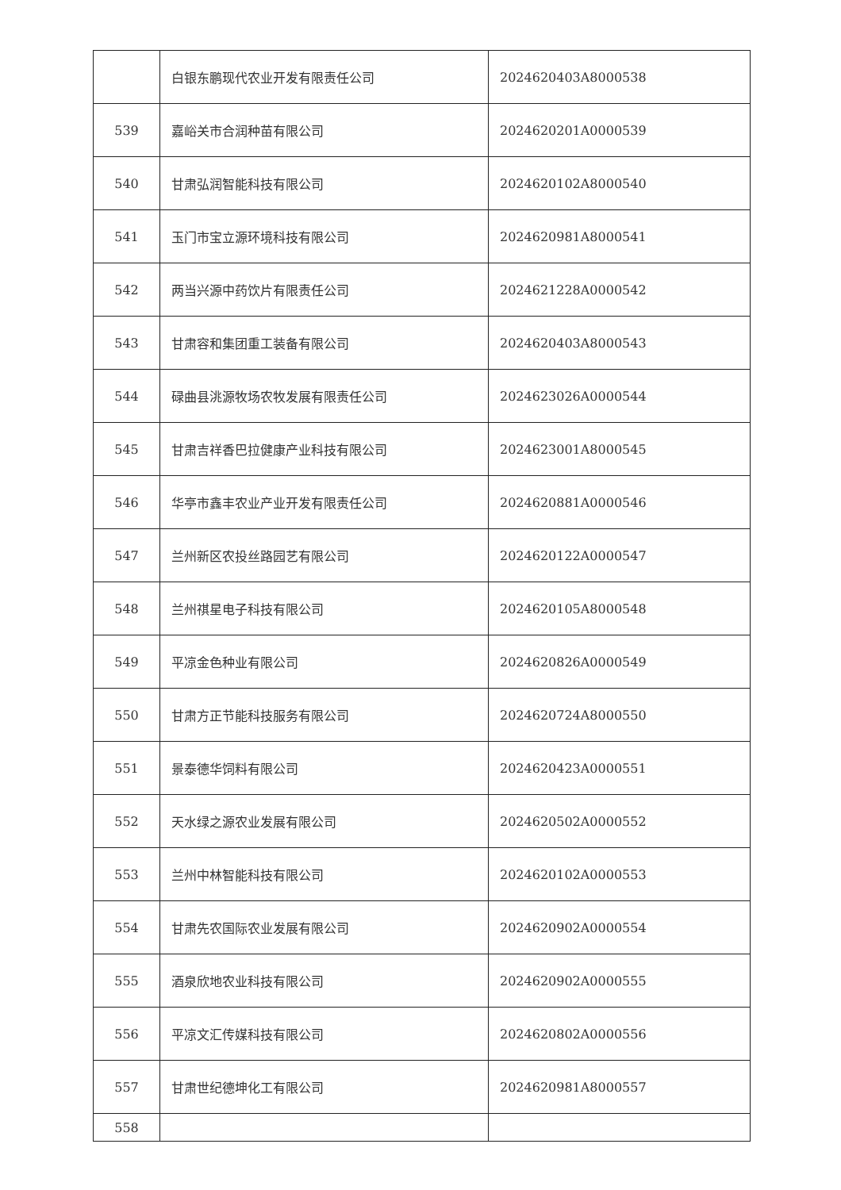| | 白银东鹏现代农业开发有限责任公司 | 2024620403A8000538 |
| 539 | 嘉峪关市合润种苗有限公司 | 2024620201A0000539 |
| 540 | 甘肃弘润智能科技有限公司 | 2024620102A8000540 |
| 541 | 玉门市宝立源环境科技有限公司 | 2024620981A8000541 |
| 542 | 两当兴源中药饮片有限责任公司 | 2024621228A0000542 |
| 543 | 甘肃容和集团重工装备有限公司 | 2024620403A8000543 |
| 544 | 碌曲县洮源牧场农牧发展有限责任公司 | 2024623026A0000544 |
| 545 | 甘肃吉祥香巴拉健康产业科技有限公司 | 2024623001A8000545 |
| 546 | 华亭市鑫丰农业产业开发有限责任公司 | 2024620881A0000546 |
| 547 | 兰州新区农投丝路园艺有限公司 | 2024620122A0000547 |
| 548 | 兰州祺星电子科技有限公司 | 2024620105A8000548 |
| 549 | 平凉金色种业有限公司 | 2024620826A0000549 |
| 550 | 甘肃方正节能科技服务有限公司 | 2024620724A8000550 |
| 551 | 景泰德华饲料有限公司 | 2024620423A0000551 |
| 552 | 天水绿之源农业发展有限公司 | 2024620502A0000552 |
| 553 | 兰州中林智能科技有限公司 | 2024620102A0000553 |
| 554 | 甘肃先农国际农业发展有限公司 | 2024620902A0000554 |
| 555 | 酒泉欣地农业科技有限公司 | 2024620902A0000555 |
| 556 | 平凉文汇传媒科技有限公司 | 2024620802A0000556 |
| 557 | 甘肃世纪德坤化工有限公司 | 2024620981A8000557 |
| 558 | | |